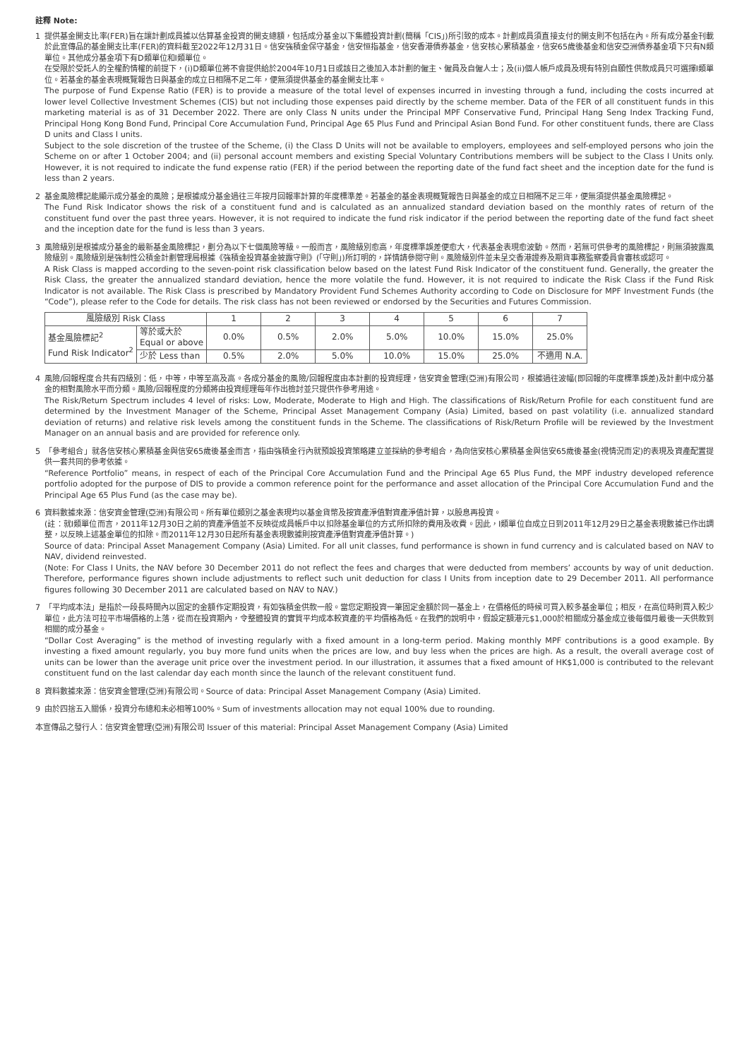註釋 Note:
1 提供基金開支比率(FER)旨在讓計劃成員據以估算基金投資的開支總額，包括成分基金以下集體投資計劃(簡稱「CIS」)所引致的成本。計劃成員須直接支付的開支則不包括在內。所有成分基金刊載於此宣傳品的基金開支比率(FER)的資料截至2022年12月31日。信安強積金保守基金，信安恒指基金，信安香港債券基金，信安核心累積基金，信安65歲後基金和信安亞洲債券基金項下只有N類單位。其他成分基金項下有D類單位和I類單位。
在受限於受託人的全權酌情權的前提下，(i)D類單位將不會提供給於2004年10月1日或該日之後加入本計劃的僱主、僱員及自僱人士；及(ii)個人帳戶成員及現有特別自願性供款成員只可選擇I類單位。若基金的基金表現概覽報告日與基金的成立日相隔不足二年，便無須提供基金的基金開支比率。
The purpose of Fund Expense Ratio (FER) is to provide a measure of the total level of expenses incurred in investing through a fund, including the costs incurred at lower level Collective Investment Schemes (CIS) but not including those expenses paid directly by the scheme member. Data of the FER of all constituent funds in this marketing material is as of 31 December 2022. There are only Class N units under the Principal MPF Conservative Fund, Principal Hang Seng Index Tracking Fund, Principal Hong Kong Bond Fund, Principal Core Accumulation Fund, Principal Age 65 Plus Fund and Principal Asian Bond Fund. For other constituent funds, there are Class D units and Class I units.
Subject to the sole discretion of the trustee of the Scheme, (i) the Class D Units will not be available to employers, employees and self-employed persons who join the Scheme on or after 1 October 2004; and (ii) personal account members and existing Special Voluntary Contributions members will be subject to the Class I Units only. However, it is not required to indicate the fund expense ratio (FER) if the period between the reporting date of the fund fact sheet and the inception date for the fund is less than 2 years.
2 基金風險標記能顯示成分基金的風險；是根據成分基金過往三年按月回報率計算的年度標準差。若基金的基金表現概覽報告日與基金的成立日相隔不足三年，便無須提供基金風險標記。
The Fund Risk Indicator shows the risk of a constituent fund and is calculated as an annualized standard deviation based on the monthly rates of return of the constituent fund over the past three years. However, it is not required to indicate the fund risk indicator if the period between the reporting date of the fund fact sheet and the inception date for the fund is less than 3 years.
3 風險級別是根據成分基金的最新基金風險標記，劃分為以下七個風險等級。一般而言，風險級別愈高，年度標準誤差便愈大，代表基金表現愈波動。然而，若無可供參考的風險標記，則無須披露風險級別。風險級別是強制性公積金計劃管理局根據《強積金投資基金披露守則》(「守則」)所訂明的，詳情請參閱守則。風險級別件並未呈交香港證券及期貨事務監察委員會審核或認可。
A Risk Class is mapped according to the seven-point risk classification below based on the latest Fund Risk Indicator of the constituent fund. Generally, the greater the Risk Class, the greater the annualized standard deviation, hence the more volatile the fund. However, it is not required to indicate the Risk Class if the Fund Risk Indicator is not available. The Risk Class is prescribed by Mandatory Provident Fund Schemes Authority according to Code on Disclosure for MPF Investment Funds (the “Code”), please refer to the Code for details. The risk class has not been reviewed or endorsed by the Securities and Futures Commission.
| 風險級別 Risk Class | | 1 | 2 | 3 | 4 | 5 | 6 | 7 |
| 基金風險標記<sup>2</sup> Fund Risk Indicator<sup>2</sup> | 等於或大於 Equal or above | 0.0% | 0.5% | 2.0% | 5.0% | 10.0% | 15.0% | 25.0% |
| | 少於 Less than | 0.5% | 2.0% | 5.0% | 10.0% | 15.0% | 25.0% | 不適用 N.A. |
4 風險/回報程度合共有四級別：低，中等，中等至高及高。各成分基金的風險/回報程度由本計劃的投資經理，信安資金管理(亞洲)有限公司，根據過往波幅(即回報的年度標準誤差)及計劃中成分基金的相對風險水平而分類。風險/回報程度的分類將由投資經理每年作出檢討並只提供作參考用途。
The Risk/Return Spectrum includes 4 level of risks: Low, Moderate, Moderate to High and High. The classifications of Risk/Return Profile for each constituent fund are determined by the Investment Manager of the Scheme, Principal Asset Management Company (Asia) Limited, based on past volatility (i.e. annualized standard deviation of returns) and relative risk levels among the constituent funds in the Scheme. The classifications of Risk/Return Profile will be reviewed by the Investment Manager on an annual basis and are provided for reference only.
5 「參考組合」就各信安核心累積基金與信安65歲後基金而言，指由強積金行內就預設投資策略建立並採納的參考組合，為向信安核心累積基金與信安65歲後基金(視情況而定)的表現及資產配置提供一套共同的參考依據。
“Reference Portfolio” means, in respect of each of the Principal Core Accumulation Fund and the Principal Age 65 Plus Fund, the MPF industry developed reference portfolio adopted for the purpose of DIS to provide a common reference point for the performance and asset allocation of the Principal Core Accumulation Fund and the Principal Age 65 Plus Fund (as the case may be).
6 資料數據來源：信安資金管理(亞洲)有限公司。所有單位類別之基金表現均以基金貨幣及按資產淨值對資產淨值計算，以股息再投資。
(註：就I類單位而言，2011年12月30日之前的資產淨值並不反映從成員帳戶中以扣除基金單位的方式所扣除的費用及收費。因此，I類單位自成立日到2011年12月29日之基金表現數據已作出調整，以反映上述基金單位的扣除。而2011年12月30日起所有基金表現數據則按資產淨值對資產淨值計算。)
Source of data: Principal Asset Management Company (Asia) Limited. For all unit classes, fund performance is shown in fund currency and is calculated based on NAV to NAV, dividend reinvested.
(Note: For Class I Units, the NAV before 30 December 2011 do not reflect the fees and charges that were deducted from members’ accounts by way of unit deduction. Therefore, performance figures shown include adjustments to reflect such unit deduction for class I Units from inception date to 29 December 2011. All performance figures following 30 December 2011 are calculated based on NAV to NAV.)
7 「平均成本法」是指於一段長時間內以固定的金額作定期投資，有如強積金供款一般。當您定期投資一筆固定金額於同一基金上，在價格低的時候可買入較多基金單位；相反，在高位時則買入較少單位，此方法可拉平市場價格的上落，從而在投資期內，令整體投資的實質平均成本較資產的平均價格為低。在我們的說明中，假設定額港元$1,000於相關成分基金成立後每個月最後一天供款到相關的成分基金。
“Dollar Cost Averaging” is the method of investing regularly with a fixed amount in a long-term period. Making monthly MPF contributions is a good example. By investing a fixed amount regularly, you buy more fund units when the prices are low, and buy less when the prices are high. As a result, the overall average cost of units can be lower than the average unit price over the investment period. In our illustration, it assumes that a fixed amount of HK$1,000 is contributed to the relevant constituent fund on the last calendar day each month since the launch of the relevant constituent fund.
8 資料數據來源：信安資金管理(亞洲)有限公司。Source of data: Principal Asset Management Company (Asia) Limited.
9 由於四捨五入關係，投資分布總和未必相等100%。Sum of investments allocation may not equal 100% due to rounding.
本宣傳品之發行人：信安資金管理(亞洲)有限公司 Issuer of this material: Principal Asset Management Company (Asia) Limited